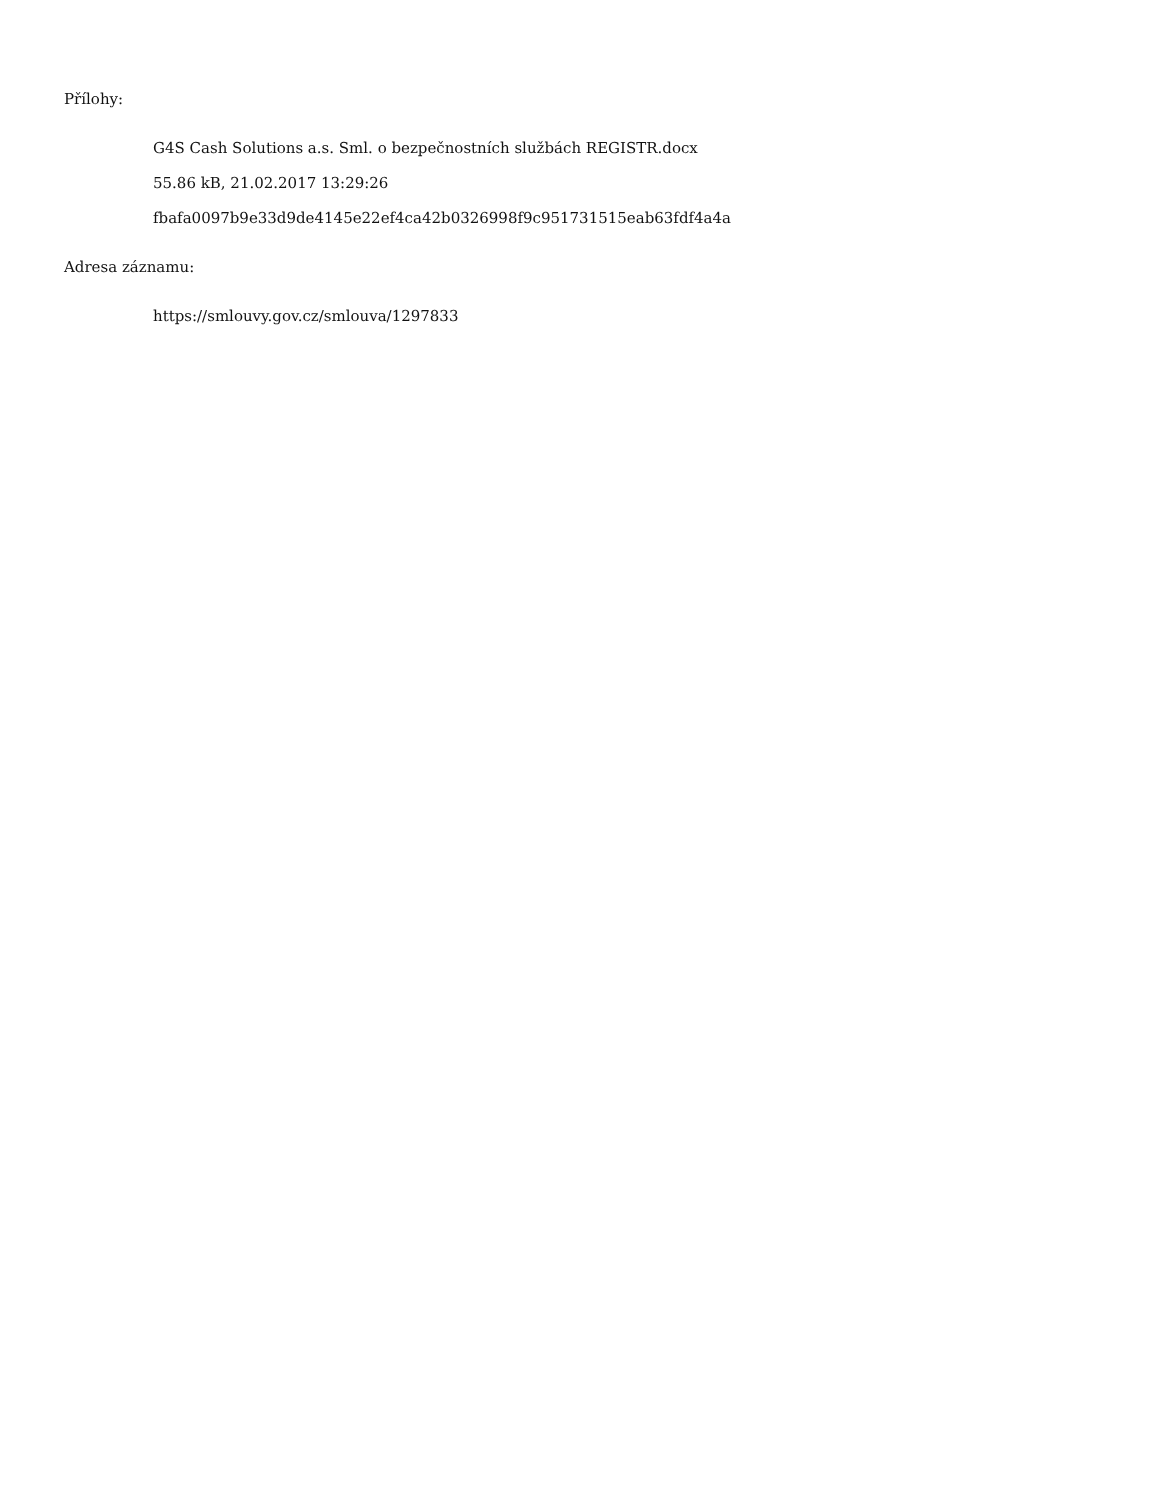Přílohy:
G4S Cash Solutions a.s. Sml. o bezpečnostních službách REGISTR.docx
55.86 kB, 21.02.2017 13:29:26
fbafa0097b9e33d9de4145e22ef4ca42b0326998f9c951731515eab63fdf4a4a
Adresa záznamu:
https://smlouvy.gov.cz/smlouva/1297833